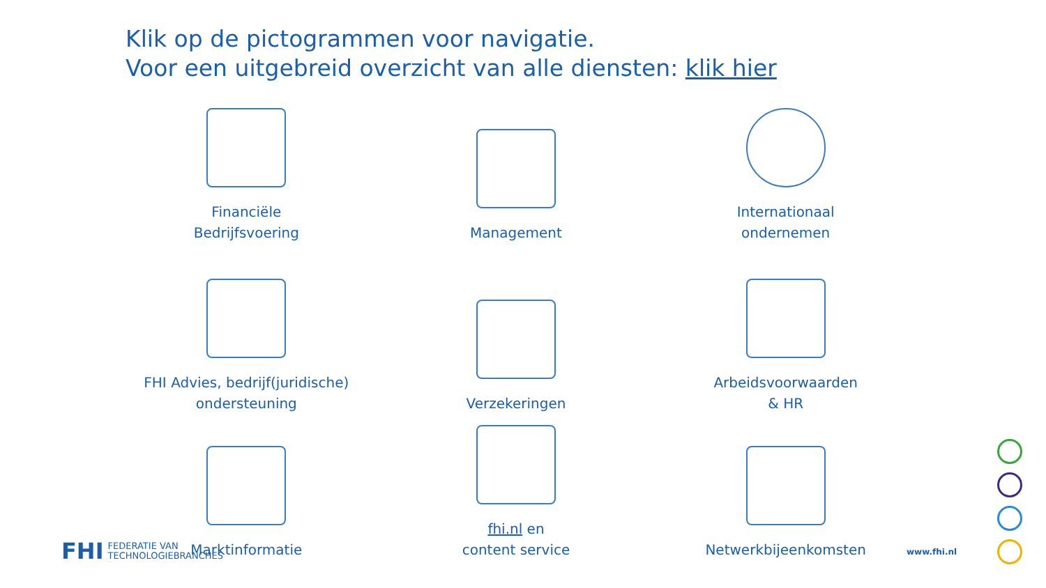Klik op de pictogrammen voor navigatie.
Voor een uitgebreid overzicht van alle diensten: klik hier
Financiële
Bedrijfsvoering
Management
Internationaal
ondernemen
FHI Advies, bedrijf(juridische)
ondersteuning
Verzekeringen
Arbeidsvoorwaarden
& HR
Marktinformatie
fhi.nl en
content service
Netwerkbijeenkomsten
FHI FEDERATIE VAN
TECHNOLOGIEBRANCHES
www.fhi.nl